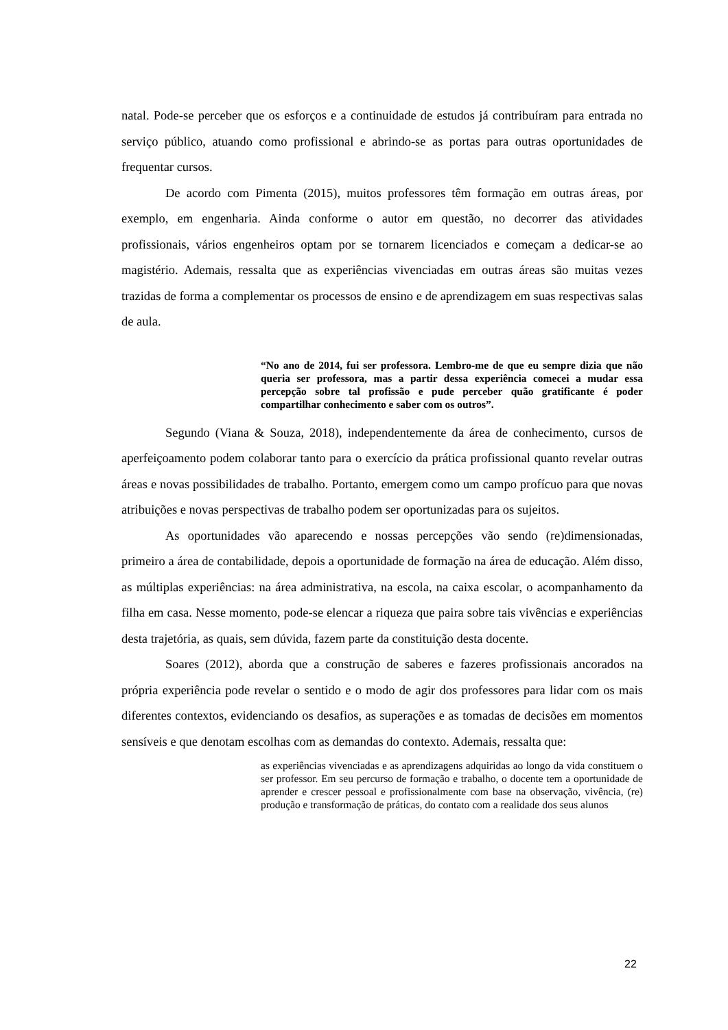natal. Pode-se perceber que os esforços e a continuidade de estudos já contribuíram para entrada no serviço público, atuando como profissional e abrindo-se as portas para outras oportunidades de frequentar cursos.
De acordo com Pimenta (2015), muitos professores têm formação em outras áreas, por exemplo, em engenharia. Ainda conforme o autor em questão, no decorrer das atividades profissionais, vários engenheiros optam por se tornarem licenciados e começam a dedicar-se ao magistério. Ademais, ressalta que as experiências vivenciadas em outras áreas são muitas vezes trazidas de forma a complementar os processos de ensino e de aprendizagem em suas respectivas salas de aula.
“No ano de 2014, fui ser professora. Lembro-me de que eu sempre dizia que não queria ser professora, mas a partir dessa experiência comecei a mudar essa percepção sobre tal profissão e pude perceber quão gratificante é poder compartilhar conhecimento e saber com os outros”.
Segundo (Viana & Souza, 2018), independentemente da área de conhecimento, cursos de aperfeiçoamento podem colaborar tanto para o exercício da prática profissional quanto revelar outras áreas e novas possibilidades de trabalho. Portanto, emergem como um campo profícuo para que novas atribuições e novas perspectivas de trabalho podem ser oportunizadas para os sujeitos.
As oportunidades vão aparecendo e nossas percepções vão sendo (re)dimensionadas, primeiro a área de contabilidade, depois a oportunidade de formação na área de educação. Além disso, as múltiplas experiências: na área administrativa, na escola, na caixa escolar, o acompanhamento da filha em casa. Nesse momento, pode-se elencar a riqueza que paira sobre tais vivências e experiências desta trajetória, as quais, sem dúvida, fazem parte da constituição desta docente.
Soares (2012), aborda que a construção de saberes e fazeres profissionais ancorados na própria experiência pode revelar o sentido e o modo de agir dos professores para lidar com os mais diferentes contextos, evidenciando os desafios, as superações e as tomadas de decisões em momentos sensíveis e que denotam escolhas com as demandas do contexto. Ademais, ressalta que:
as experiências vivenciadas e as aprendizagens adquiridas ao longo da vida constituem o ser professor. Em seu percurso de formação e trabalho, o docente tem a oportunidade de aprender e crescer pessoal e profissionalmente com base na observação, vivência, (re) produção e transformação de práticas, do contato com a realidade dos seus alunos
22